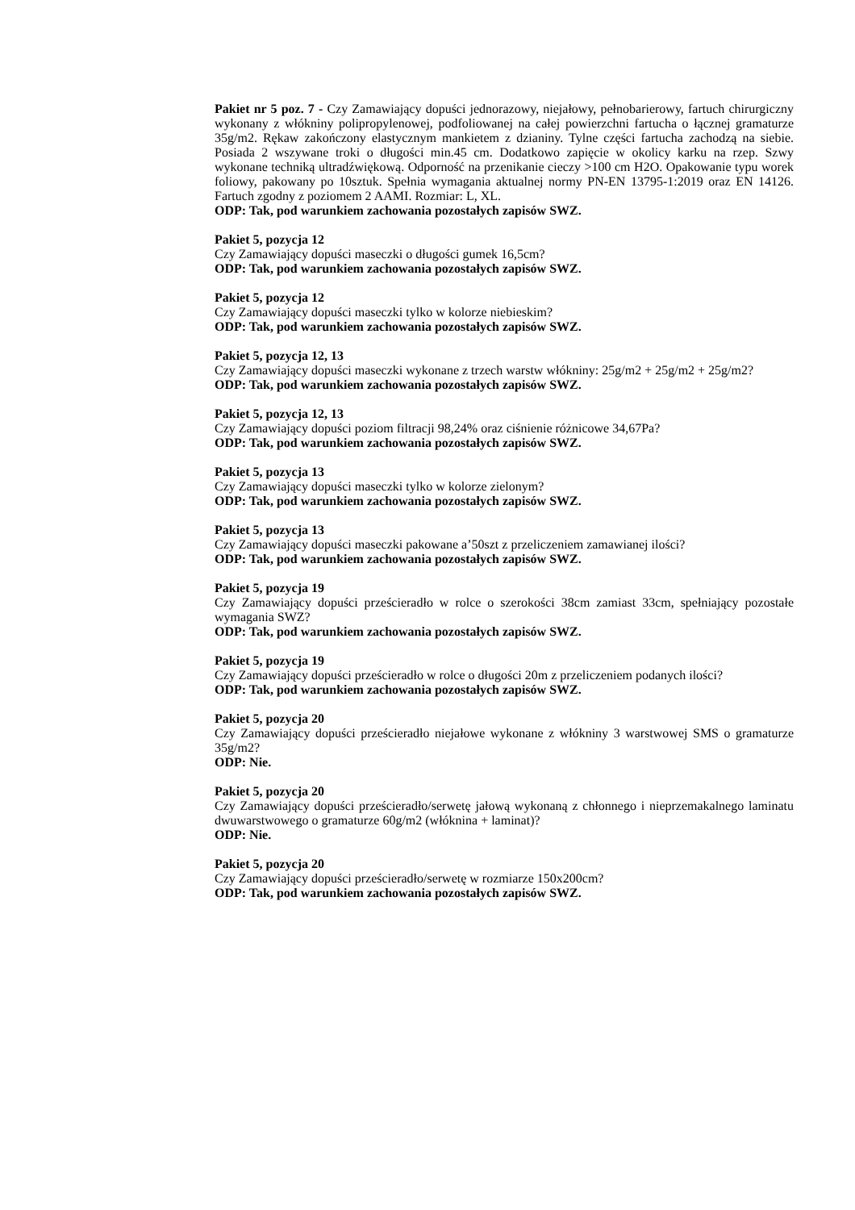Pakiet nr 5 poz. 7 - Czy Zamawiający dopuści jednorazowy, niejałowy, pełnobarierowy, fartuch chirurgiczny wykonany z włókniny polipropylenowej, podfoliowanej na całej powierzchni fartucha o łącznej gramaturze 35g/m2. Rękaw zakończony elastycznym mankietem z dzianiny. Tylne części fartucha zachodzą na siebie. Posiada 2 wszywane troki o długości min.45 cm. Dodatkowo zapięcie w okolicy karku na rzep. Szwy wykonane techniką ultradźwiękową. Odporność na przenikanie cieczy >100 cm H2O. Opakowanie typu worek foliowy, pakowany po 10sztuk. Spełnia wymagania aktualnej normy PN-EN 13795-1:2019 oraz EN 14126. Fartuch zgodny z poziomem 2 AAMI. Rozmiar: L, XL.
ODP: Tak, pod warunkiem zachowania pozostałych zapisów SWZ.
Pakiet 5, pozycja 12
Czy Zamawiający dopuści maseczki o długości gumek 16,5cm?
ODP: Tak, pod warunkiem zachowania pozostałych zapisów SWZ.
Pakiet 5, pozycja 12
Czy Zamawiający dopuści maseczki tylko w kolorze niebieskim?
ODP: Tak, pod warunkiem zachowania pozostałych zapisów SWZ.
Pakiet 5, pozycja 12, 13
Czy Zamawiający dopuści maseczki wykonane z trzech warstw włókniny: 25g/m2 + 25g/m2 + 25g/m2?
ODP: Tak, pod warunkiem zachowania pozostałych zapisów SWZ.
Pakiet 5, pozycja 12, 13
Czy Zamawiający dopuści poziom filtracji 98,24% oraz ciśnienie różnicowe 34,67Pa?
ODP: Tak, pod warunkiem zachowania pozostałych zapisów SWZ.
Pakiet 5, pozycja 13
Czy Zamawiający dopuści maseczki tylko w kolorze zielonym?
ODP: Tak, pod warunkiem zachowania pozostałych zapisów SWZ.
Pakiet 5, pozycja 13
Czy Zamawiający dopuści maseczki pakowane a’50szt z przeliczeniem zamawianej ilości?
ODP: Tak, pod warunkiem zachowania pozostałych zapisów SWZ.
Pakiet 5, pozycja 19
Czy Zamawiający dopuści prześcieradło w rolce o szerokości 38cm zamiast 33cm, spełniający pozostałe wymagania SWZ?
ODP: Tak, pod warunkiem zachowania pozostałych zapisów SWZ.
Pakiet 5, pozycja 19
Czy Zamawiający dopuści prześcieradło w rolce o długości 20m z przeliczeniem podanych ilości?
ODP: Tak, pod warunkiem zachowania pozostałych zapisów SWZ.
Pakiet 5, pozycja 20
Czy Zamawiający dopuści prześcieradło niejałowe wykonane z włókniny 3 warstwowej SMS o gramaturze 35g/m2?
ODP: Nie.
Pakiet 5, pozycja 20
Czy Zamawiający dopuści prześcieradło/serwetę jałową wykonaną z chłonnego i nieprzemakalnego laminatu dwuwarstwowego o gramaturze 60g/m2 (włóknina + laminat)?
ODP: Nie.
Pakiet 5, pozycja 20
Czy Zamawiający dopuści prześcieradło/serwetę w rozmiarze 150x200cm?
ODP: Tak, pod warunkiem zachowania pozostałych zapisów SWZ.